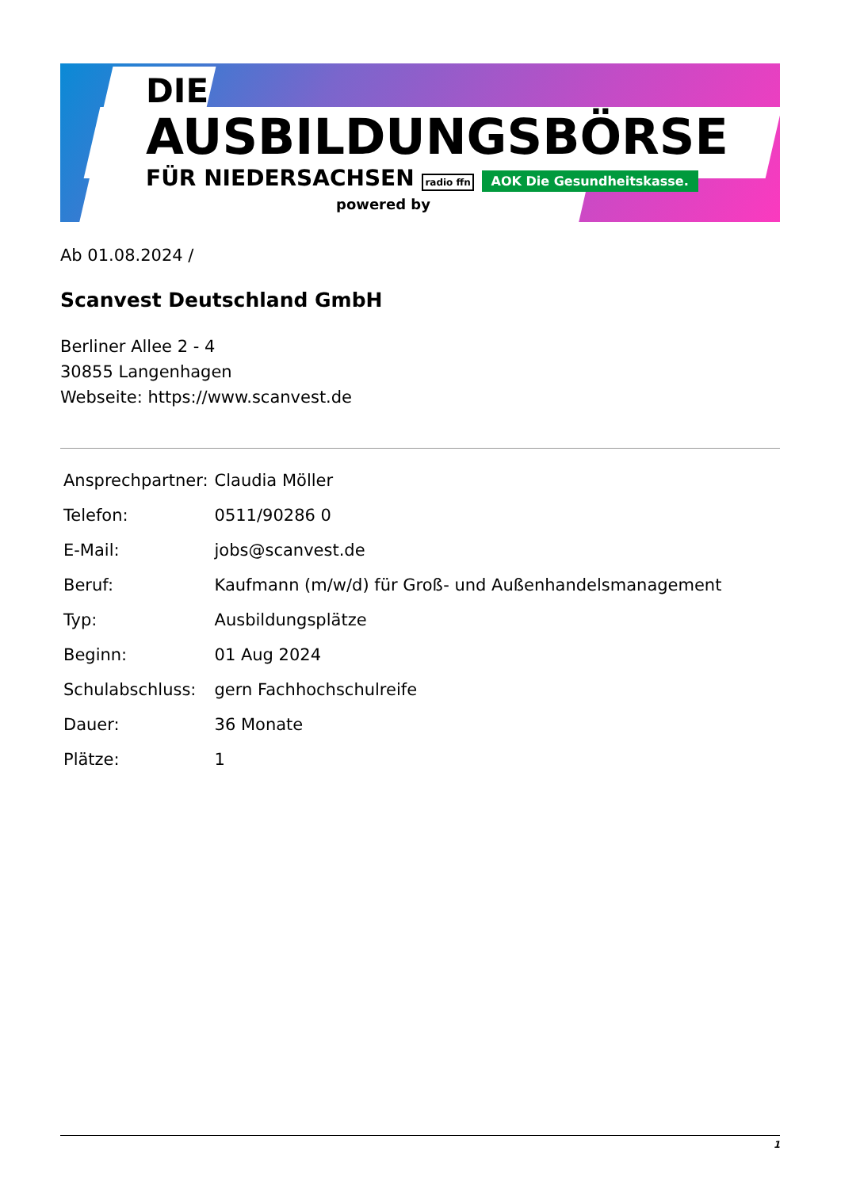DIE
AUSBILDUNGSBÖRSE
FÜR NIEDERSACHSEN radio ffn AOK Die Gesundheitskasse.
powered by
Ab 01.08.2024 /
Scanvest Deutschland GmbH
Berliner Allee 2 - 4
30855 Langenhagen
Webseite: https://www.scanvest.de
| Ansprechpartner: | Claudia Möller |
| Telefon: | 0511/90286 0 |
| E-Mail: | jobs@scanvest.de |
| Beruf: | Kaufmann (m/w/d) für Groß- und Außenhandelsmanagement |
| Typ: | Ausbildungsplätze |
| Beginn: | 01 Aug 2024 |
| Schulabschluss: | gern Fachhochschulreife |
| Dauer: | 36 Monate |
| Plätze: | 1 |
1